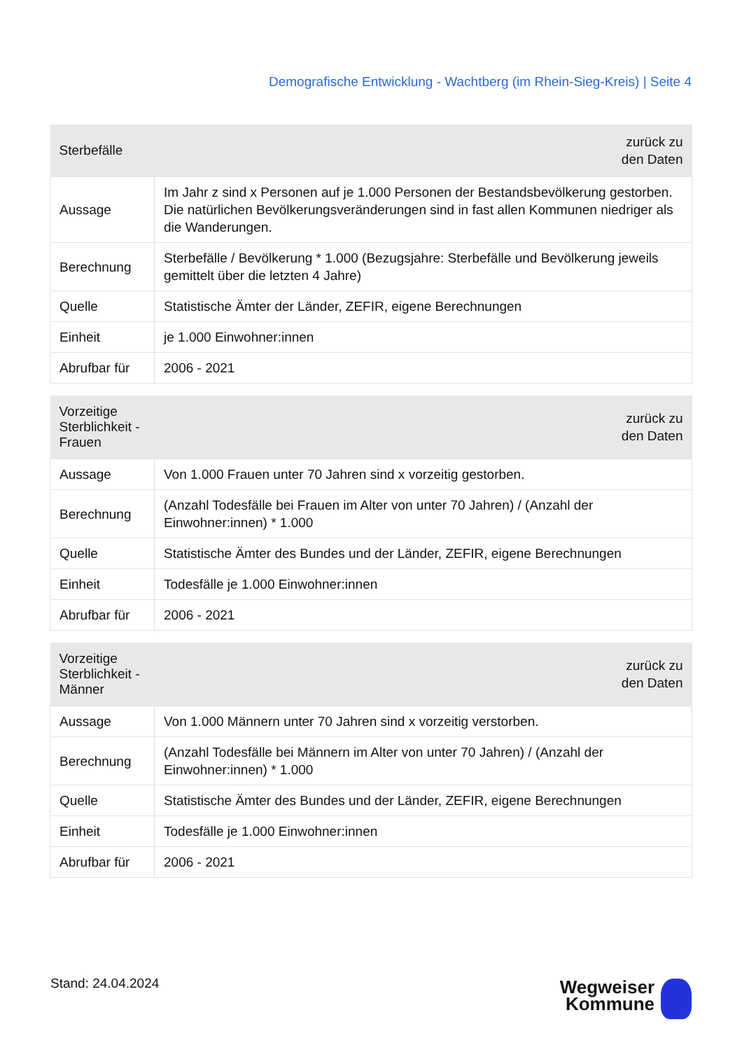Demografische Entwicklung - Wachtberg (im Rhein-Sieg-Kreis) | Seite 4
| Sterbefälle | zurück zu den Daten |
| --- | --- |
| Aussage | Im Jahr z sind x Personen auf je 1.000 Personen der Bestandsbevölkerung gestorben. Die natürlichen Bevölkerungsveränderungen sind in fast allen Kommunen niedriger als die Wanderungen. |
| Berechnung | Sterbefälle / Bevölkerung * 1.000 (Bezugsjahre: Sterbefälle und Bevölkerung jeweils gemittelt über die letzten 4 Jahre) |
| Quelle | Statistische Ämter der Länder, ZEFIR, eigene Berechnungen |
| Einheit | je 1.000 Einwohner:innen |
| Abrufbar für | 2006 - 2021 |
| Vorzeitige Sterblichkeit - Frauen | zurück zu den Daten |
| --- | --- |
| Aussage | Von 1.000 Frauen unter 70 Jahren sind x vorzeitig gestorben. |
| Berechnung | (Anzahl Todesfälle bei Frauen im Alter von unter 70 Jahren) / (Anzahl der Einwohner:innen) * 1.000 |
| Quelle | Statistische Ämter des Bundes und der Länder, ZEFIR, eigene Berechnungen |
| Einheit | Todesfälle je 1.000 Einwohner:innen |
| Abrufbar für | 2006 - 2021 |
| Vorzeitige Sterblichkeit - Männer | zurück zu den Daten |
| --- | --- |
| Aussage | Von 1.000 Männern unter 70 Jahren sind x vorzeitig verstorben. |
| Berechnung | (Anzahl Todesfälle bei Männern im Alter von unter 70 Jahren) / (Anzahl der Einwohner:innen) * 1.000 |
| Quelle | Statistische Ämter des Bundes und der Länder, ZEFIR, eigene Berechnungen |
| Einheit | Todesfälle je 1.000 Einwohner:innen |
| Abrufbar für | 2006 - 2021 |
Stand: 24.04.2024
Wegweiser
Kommune